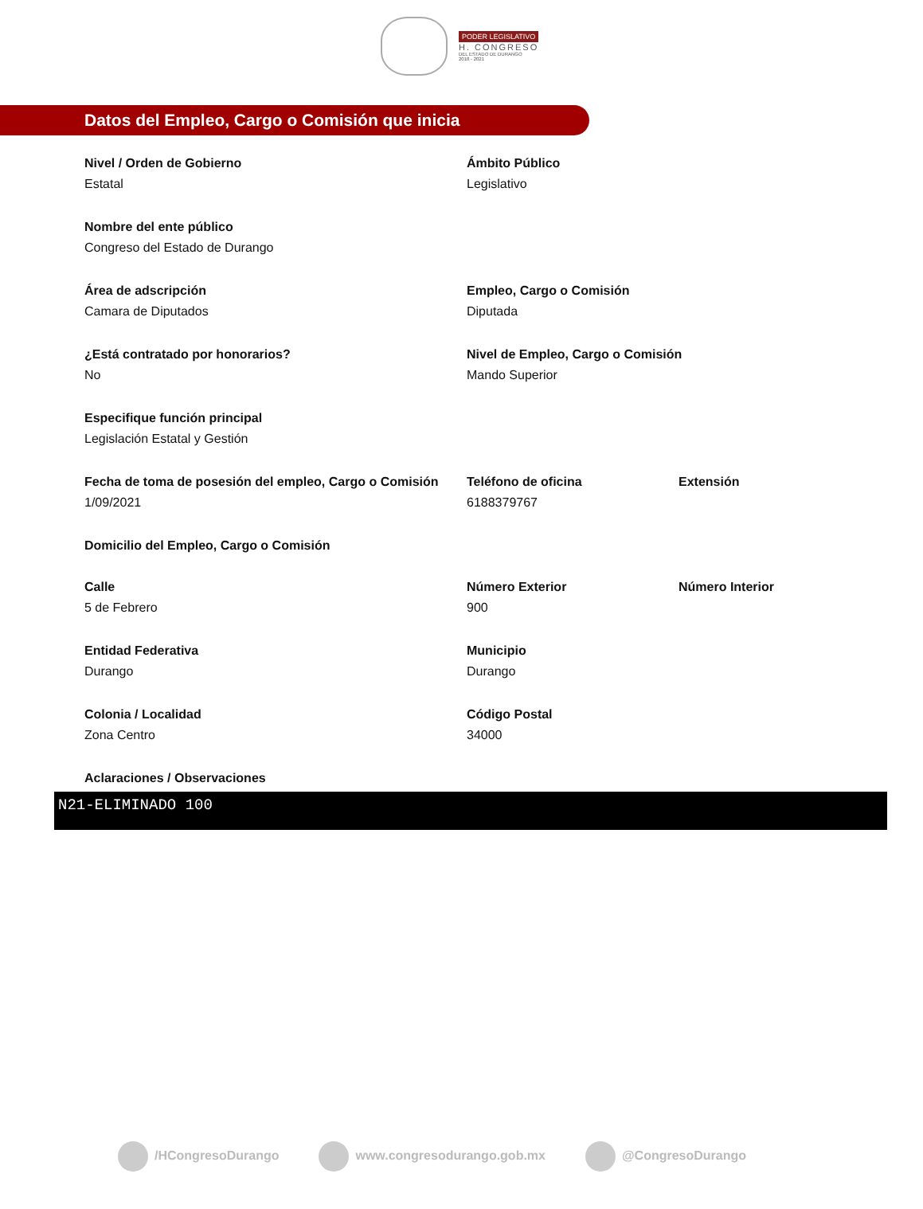PODER LEGISLATIVO
H. CONGRESO
DEL ESTADO DE DURANGO
2018 - 2021
Datos del Empleo, Cargo o Comisión que inicia
Nivel / Orden de Gobierno
Estatal
Ámbito Público
Legislativo
Nombre del ente público
Congreso del Estado de Durango
Área de adscripción
Camara de Diputados
Empleo, Cargo o Comisión
Diputada
¿Está contratado por honorarios?
No
Nivel de Empleo, Cargo o Comisión
Mando Superior
Especifique función principal
Legislación Estatal y Gestión
Fecha de toma de posesión del empleo, Cargo o Comisión
1/09/2021
Teléfono de oficina
6188379767
Extensión
Domicilio del Empleo, Cargo o Comisión
Calle
5 de Febrero
Número Exterior
900
Número Interior
Entidad Federativa
Durango
Municipio
Durango
Colonia / Localidad
Zona Centro
Código Postal
34000
Aclaraciones / Observaciones
N21-ELIMINADO 100
/HCongresoDurango www.congresodurango.gob.mx @CongresoDurango